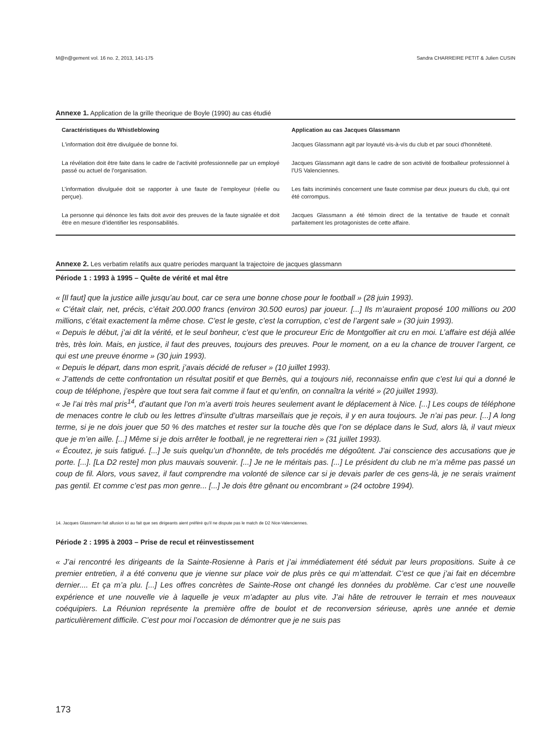M@n@gement vol. 16 no. 2, 2013, 141-175 Sandra CHARREIRE PETIT & Julien CUSIN
Annexe 1. Application de la grille theorique de Boyle (1990) au cas étudié
| Caractéristiques du Whistleblowing | Application au cas Jacques Glassmann |
| --- | --- |
| L'information doit être divulguée de bonne foi. | Jacques Glassmann agit par loyauté vis-à-vis du club et par souci d'honnêteté. |
| La révélation doit être faite dans le cadre de l’activité professionnelle par un employé passé ou actuel de l’organisation. | Jacques Glassmann agit dans le cadre de son activité de footballeur professionnel à l’US Valenciennes. |
| L’information divulguée doit se rapporter à une faute de l’employeur (réelle ou perçue). | Les faits incriminés concernent une faute commise par deux joueurs du club, qui ont été corrompus. |
| La personne qui dénonce les faits doit avoir des preuves de la faute signalée et doit être en mesure d’identifier les responsabilités. | Jacques Glassmann a été témoin direct de la tentative de fraude et connaît parfaitement les protagonistes de cette affaire. |
Annexe 2. Les verbatim relatifs aux quatre periodes marquant la trajectoire de jacques glassmann
Période 1 : 1993 à 1995 – Quête de vérité et mal être
« [Il faut] que la justice aille jusqu’au bout, car ce sera une bonne chose pour le football » (28 juin 1993).
« C’était clair, net, précis, c’était 200.000 francs (environ 30.500 euros) par joueur. [...] Ils m’auraient proposé 100 millions ou 200 millions, c’était exactement la même chose. C’est le geste, c’est la corruption, c’est de l’argent sale » (30 juin 1993).
« Depuis le début, j’ai dit la vérité, et le seul bonheur, c’est que le procureur Eric de Montgolfier ait cru en moi. L’affaire est déjà allée très, très loin. Mais, en justice, il faut des preuves, toujours des preuves. Pour le moment, on a eu la chance de trouver l’argent, ce qui est une preuve énorme » (30 juin 1993).
« Depuis le départ, dans mon esprit, j’avais décidé de refuser » (10 juillet 1993).
« J’attends de cette confrontation un résultat positif et que Bernès, qui a toujours nié, reconnaisse enfin que c’est lui qui a donné le coup de téléphone, j’espère que tout sera fait comme il faut et qu’enfin, on connaîtra la vérité » (20 juillet 1993).
« Je l’ai très mal pris<sup>14</sup>, d’autant que l’on m’a averti trois heures seulement avant le déplacement à Nice. [...] Les coups de téléphone de menaces contre le club ou les lettres d’insulte d’ultras marseillais que je reçois, il y en aura toujours. Je n’ai pas peur. [...] A long terme, si je ne dois jouer que 50 % des matches et rester sur la touche dès que l’on se déplace dans le Sud, alors là, il vaut mieux que je m’en aille. [...] Même si je dois arrêter le football, je ne regretterai rien » (31 juillet 1993).
« Écoutez, je suis fatigué. [...] Je suis quelqu’un d’honnête, de tels procédés me dégoûtent. J’ai conscience des accusations que je porte. [...]. [La D2 reste] mon plus mauvais souvenir. [...] Je ne le méritais pas. [...] Le président du club ne m’a même pas passé un coup de fil. Alors, vous savez, il faut comprendre ma volonté de silence car si je devais parler de ces gens-là, je ne serais vraiment pas gentil. Et comme c’est pas mon genre... [...] Je dois être gênant ou encombrant » (24 octobre 1994).
14. Jacques Glassmann fait allusion ici au fait que ses dirigeants aient préféré qu’il ne dispute pas le match de D2 Nice-Valenciennes.
Période 2 : 1995 à 2003 – Prise de recul et réinvestissement
« J’ai rencontré les dirigeants de la Sainte-Rosienne à Paris et j’ai immédiatement été séduit par leurs propositions. Suite à ce premier entretien, il a été convenu que je vienne sur place voir de plus près ce qui m’attendait. C’est ce que j’ai fait en décembre dernier.... Et ça m’a plu. [...] Les offres concrètes de Sainte-Rose ont changé les données du problème. Car c’est une nouvelle expérience et une nouvelle vie à laquelle je veux m’adapter au plus vite. J’ai hâte de retrouver le terrain et mes nouveaux coéquipiers. La Réunion représente la première offre de boulot et de reconversion sérieuse, après une année et demie particulièrement difficile. C’est pour moi l’occasion de démontrer que je ne suis pas
173